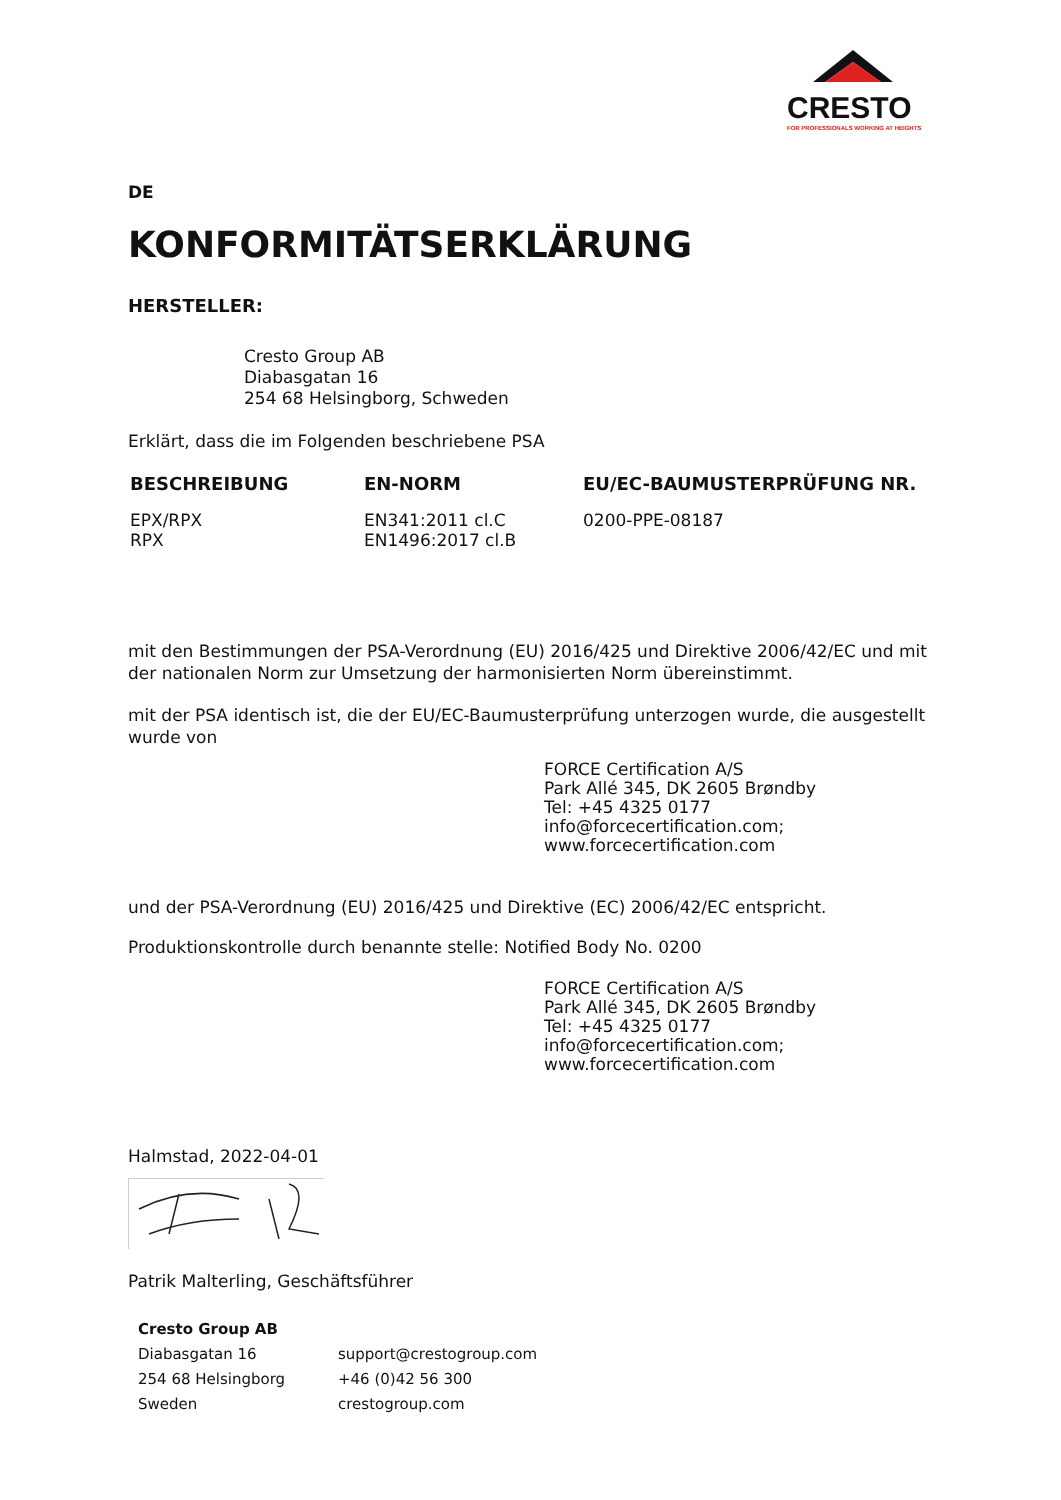CRESTO
FOR PROFESSIONALS WORKING AT HEIGHTS
DE
KONFORMITÄTSERKLÄRUNG
HERSTELLER:
Cresto Group AB
Diabasgatan 16
254 68 Helsingborg, Schweden
Erklärt, dass die im Folgenden beschriebene PSA
| BESCHREIBUNG | EN-NORM | EU/EC-BAUMUSTERPRÜFUNG NR. |
| --- | --- | --- |
| EPX/RPX RPX | EN341:2011 cl.C EN1496:2017 cl.B | 0200-PPE-08187 |
mit den Bestimmungen der PSA-Verordnung (EU) 2016/425 und Direktive 2006/42/EC und mit der nationalen Norm zur Umsetzung der harmonisierten Norm übereinstimmt.
mit der PSA identisch ist, die der EU/EC-Baumusterprüfung unterzogen wurde, die ausgestellt wurde von
FORCE Certification A/S
Park Allé 345, DK 2605 Brøndby
Tel: +45 4325 0177
info@forcecertification.com;
www.forcecertification.com
und der PSA-Verordnung (EU) 2016/425 und Direktive (EC) 2006/42/EC entspricht.
Produktionskontrolle durch benannte stelle: Notified Body No. 0200
FORCE Certification A/S
Park Allé 345, DK 2605 Brøndby
Tel: +45 4325 0177
info@forcecertification.com;
www.forcecertification.com
Halmstad, 2022-04-01
Patrik Malterling, Geschäftsführer
| Cresto Group AB | |
| Diabasgatan 16 | support@crestogroup.com |
| 254 68 Helsingborg | +46 (0)42 56 300 |
| Sweden | crestogroup.com |